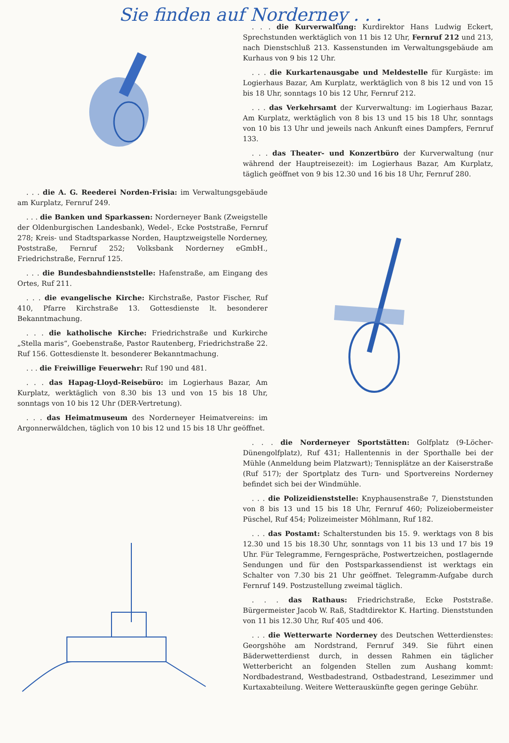Sie finden auf Norderney . . .
. . . die Kurverwaltung: Kurdirektor Hans Ludwig Eckert, Sprechstunden werktäglich von 11 bis 12 Uhr, Fernruf 212 und 213, nach Dienstschluß 213. Kassenstunden im Verwaltungsgebäude am Kurhaus von 9 bis 12 Uhr.
. . . die Kurkartenausgabe und Meldestelle für Kurgäste: im Logierhaus Bazar, Am Kurplatz, werktäglich von 8 bis 12 und von 15 bis 18 Uhr, sonntags 10 bis 12 Uhr, Fernruf 212.
. . . das Verkehrsamt der Kurverwaltung: im Logierhaus Bazar, Am Kurplatz, werktäglich von 8 bis 13 und 15 bis 18 Uhr, sonntags von 10 bis 13 Uhr und jeweils nach Ankunft eines Dampfers, Fernruf 133.
. . . das Theater- und Konzertbüro der Kurverwaltung (nur während der Hauptreisezeit): im Logierhaus Bazar, Am Kurplatz, täglich geöffnet von 9 bis 12.30 und 16 bis 18 Uhr, Fernruf 280.
. . . die A. G. Reederei Norden-Frisia: im Verwaltungsgebäude am Kurplatz, Fernruf 249.
. . . die Banken und Sparkassen: Norderneyer Bank (Zweigstelle der Oldenburgischen Landesbank), Wedel-, Ecke Poststraße, Fernruf 278; Kreis- und Stadtsparkasse Norden, Hauptzweigstelle Norderney, Poststraße, Fernruf 252; Volksbank Norderney eGmbH., Friedrichstraße, Fernruf 125.
. . . die Bundesbahndienststelle: Hafenstraße, am Eingang des Ortes, Ruf 211.
. . . die evangelische Kirche: Kirchstraße, Pastor Fischer, Ruf 410, Pfarre Kirchstraße 13. Gottesdienste lt. besonderer Bekanntmachung.
. . . die katholische Kirche: Friedrichstraße und Kurkirche „Stella maris“, Goebenstraße, Pastor Rautenberg, Friedrichstraße 22. Ruf 156. Gottesdienste lt. besonderer Bekanntmachung.
. . . die Freiwillige Feuerwehr: Ruf 190 und 481.
. . . das Hapag-Lloyd-Reisebüro: im Logierhaus Bazar, Am Kurplatz, werktäglich von 8.30 bis 13 und von 15 bis 18 Uhr, sonntags von 10 bis 12 Uhr (DER-Vertretung).
. . . das Heimatmuseum des Norderneyer Heimatvereins: im Argonnerwäldchen, täglich von 10 bis 12 und 15 bis 18 Uhr geöffnet.
. . . die Norderneyer Sportstätten: Golfplatz (9-Löcher-Dünengolfplatz), Ruf 431; Hallentennis in der Sporthalle bei der Mühle (Anmeldung beim Platzwart); Tennisplätze an der Kaiserstraße (Ruf 517); der Sportplatz des Turn- und Sportvereins Norderney befindet sich bei der Windmühle.
. . . die Polizeidienststelle: Knyphausenstraße 7, Dienststunden von 8 bis 13 und 15 bis 18 Uhr, Fernruf 460; Polizeiobermeister Püschel, Ruf 454; Polizeimeister Möhlmann, Ruf 182.
. . . das Postamt: Schalterstunden bis 15. 9. werktags von 8 bis 12.30 und 15 bis 18.30 Uhr, sonntags von 11 bis 13 und 17 bis 19 Uhr. Für Telegramme, Ferngespräche, Postwertzeichen, postlagernde Sendungen und für den Postsparkassendienst ist werktags ein Schalter von 7.30 bis 21 Uhr geöffnet. Telegramm-Aufgabe durch Fernruf 149. Postzustellung zweimal täglich.
. . . das Rathaus: Friedrichstraße, Ecke Poststraße. Bürgermeister Jacob W. Raß, Stadtdirektor K. Harting. Dienststunden von 11 bis 12.30 Uhr, Ruf 405 und 406.
. . . die Wetterwarte Norderney des Deutschen Wetterdienstes: Georgshöhe am Nordstrand, Fernruf 349. Sie führt einen Bäderwetterdienst durch, in dessen Rahmen ein täglicher Wetterbericht an folgenden Stellen zum Aushang kommt: Nordbadestrand, Westbadestrand, Ostbadestrand, Lesezimmer und Kurtaxabteilung. Weitere Wetterauskünfte gegen geringe Gebühr.